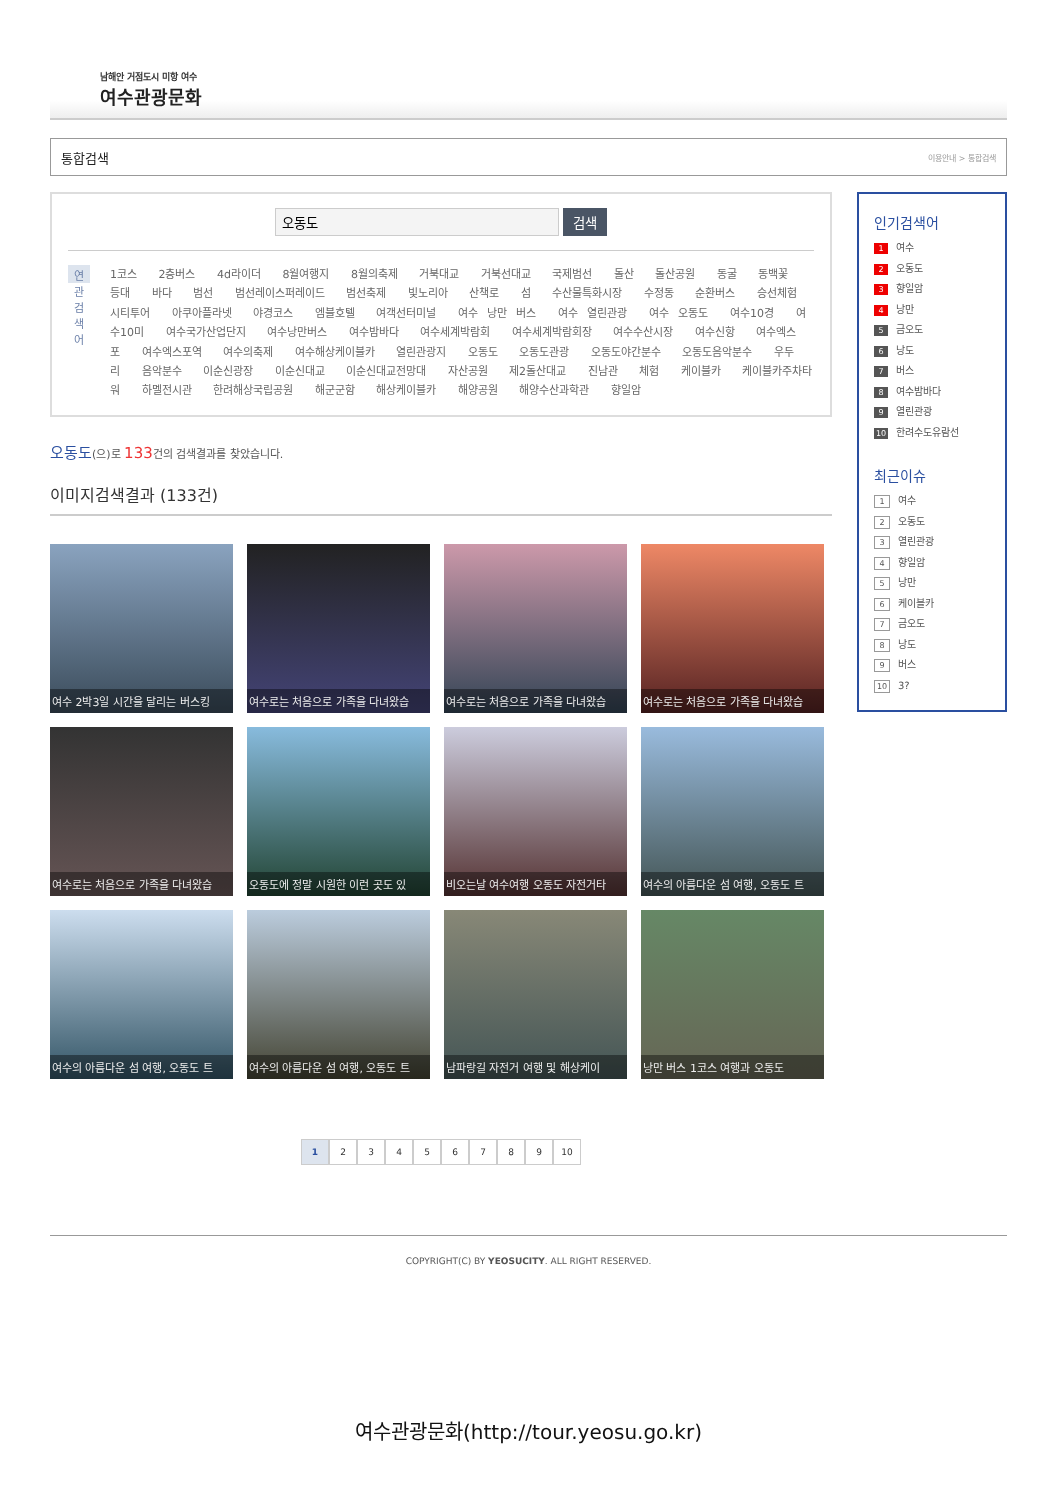남해안 거점도시 미항 여수
여수관광문화
통합검색 이용안내 > 통합검색
검색
연관검색어
1코스 2층버스 4d라이더 8월여행지 8월의축제 거북대교 거북선대교 국제범선 돌산 돌산공원 동굴 동백꽃 등대 바다 범선 범선레이스퍼레이드 범선축제 빛노리아 산책로 섬 수산물특화시장 수정동 순환버스 승선체험 시티투어 아쿠아플라넷 야경코스 엠블호텔 여객선터미널 여수 낭만 버스 여수 열린관광 여수 오동도 여수10경 여수10미 여수국가산업단지 여수낭만버스 여수밤바다 여수세계박람회 여수세계박람회장 여수수산시장 여수신항 여수엑스포 여수엑스포역 여수의축제 여수해상케이블카 열린관광지 오동도 오동도관광 오동도야간분수 오동도음악분수 우두리 음악분수 이순신광장 이순신대교 이순신대교전망대 자산공원 제2돌산대교 진남관 체험 케이블카 케이블카주차타워 하멜전시관 한려해상국립공원 해군군함 해상케이블카 해양공원 해양수산과학관 향일암
오동도(으)로 133건의 검색결과를 찾았습니다.
이미지검색결과 (133건)
여수 2박3일 시간을 달리는 버스킹
여수로는 처음으로 가족을 다녀왔습
여수로는 처음으로 가족을 다녀왔습
여수로는 처음으로 가족을 다녀왔습
여수로는 처음으로 가족을 다녀왔습
오동도에 정말 시원한 이런 곳도 있
비오는날 여수여행 오동도 자전거타
여수의 아름다운 섬 여행, 오동도 트
여수의 아름다운 섬 여행, 오동도 트
여수의 아름다운 섬 여행, 오동도 트
남파랑길 자전거 여행 및 해상케이
낭만 버스 1코스 여행과 오동도
1 23456789 10
인기검색어
1 여수
2 오동도
3 향일암
4 낭만
5 금오도
6 낭도
7 버스
8 여수밤바다
9 열린관광
10 한려수도유람선
최근이슈
1 여수
2 오동도
3 열린관광
4 향일암
5 낭만
6 케이블카
7 금오도
8 낭도
9 버스
10 3?
COPYRIGHT(C) BY YEOSUCITY. ALL RIGHT RESERVED.
여수관광문화(http://tour.yeosu.go.kr)